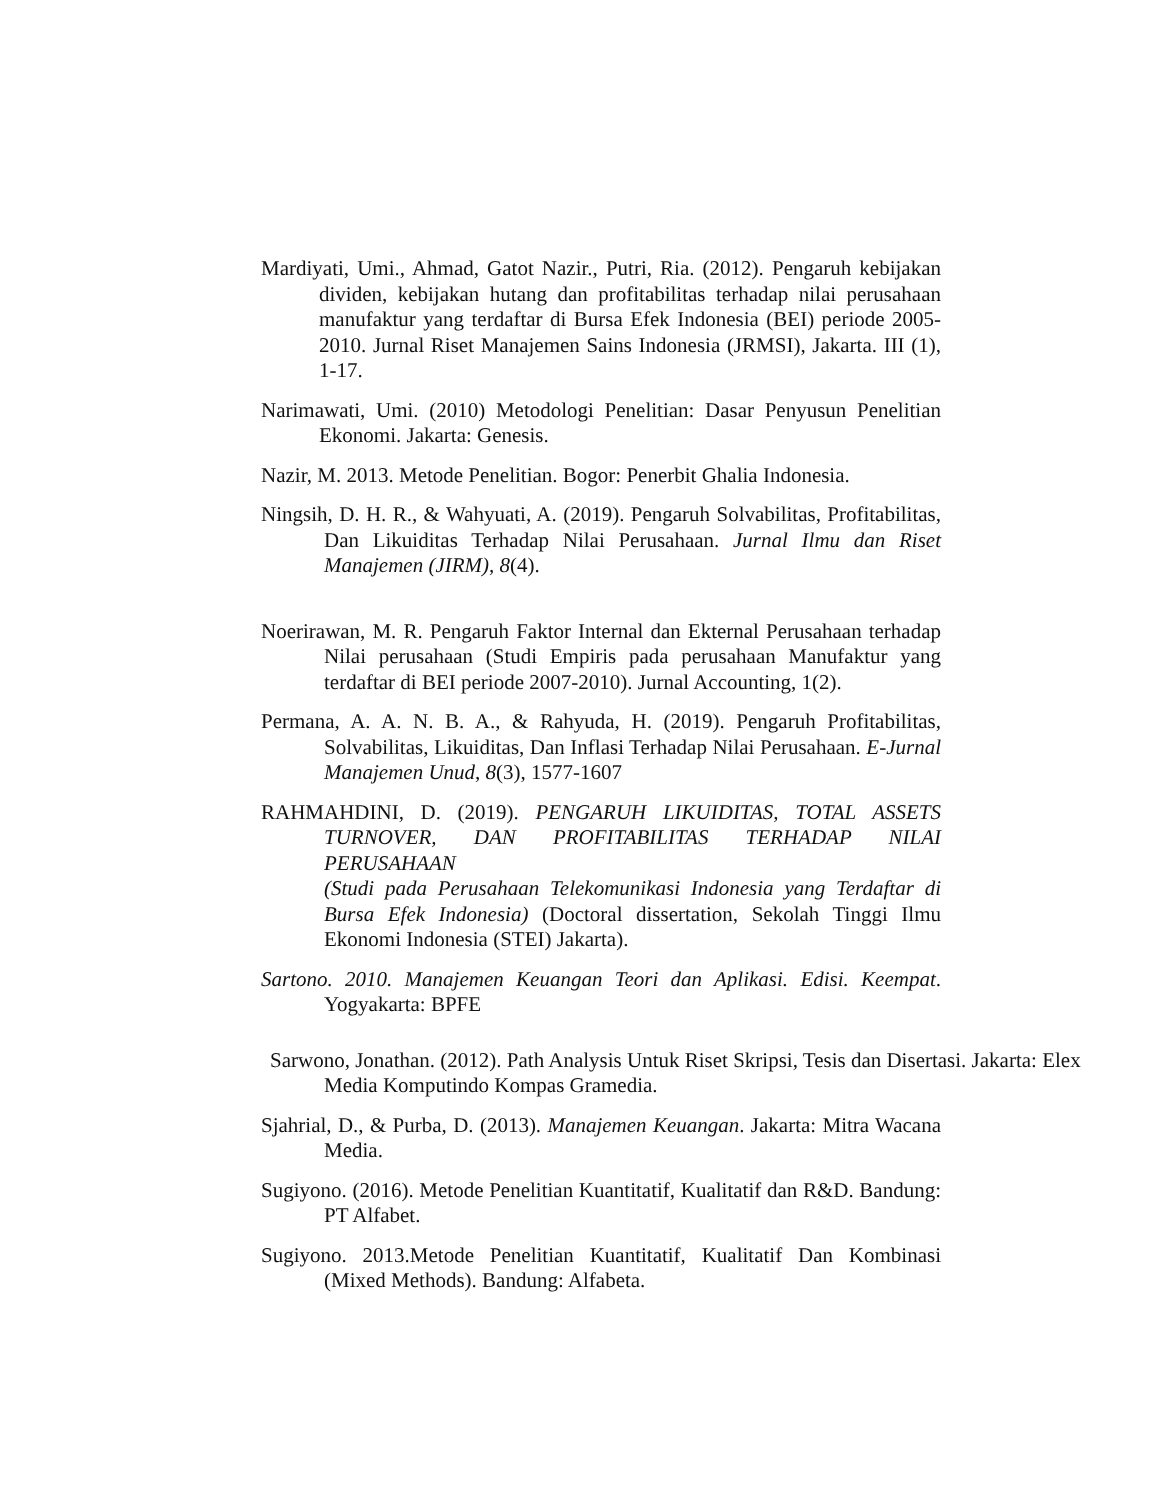Mardiyati, Umi., Ahmad, Gatot Nazir., Putri, Ria. (2012). Pengaruh kebijakan dividen, kebijakan hutang dan profitabilitas terhadap nilai perusahaan manufaktur yang terdaftar di Bursa Efek Indonesia (BEI) periode 2005-2010. Jurnal Riset Manajemen Sains Indonesia (JRMSI), Jakarta. III (1), 1-17.
Narimawati, Umi. (2010) Metodologi Penelitian: Dasar Penyusun Penelitian Ekonomi. Jakarta: Genesis.
Nazir, M. 2013. Metode Penelitian. Bogor: Penerbit Ghalia Indonesia.
Ningsih, D. H. R., & Wahyuati, A. (2019). Pengaruh Solvabilitas, Profitabilitas, Dan Likuiditas Terhadap Nilai Perusahaan. Jurnal Ilmu dan Riset Manajemen (JIRM), 8(4).
Noerirawan, M. R. Pengaruh Faktor Internal dan Ekternal Perusahaan terhadap Nilai perusahaan (Studi Empiris pada perusahaan Manufaktur yang terdaftar di BEI periode 2007-2010). Jurnal Accounting, 1(2).
Permana, A. A. N. B. A., & Rahyuda, H. (2019). Pengaruh Profitabilitas, Solvabilitas, Likuiditas, Dan Inflasi Terhadap Nilai Perusahaan. E-Jurnal Manajemen Unud, 8(3), 1577-1607
RAHMAHDINI, D. (2019). PENGARUH LIKUIDITAS, TOTAL ASSETS TURNOVER, DAN PROFITABILITAS TERHADAP NILAI PERUSAHAAN
(Studi pada Perusahaan Telekomunikasi Indonesia yang Terdaftar di Bursa Efek Indonesia) (Doctoral dissertation, Sekolah Tinggi Ilmu Ekonomi Indonesia (STEI) Jakarta).
Sartono. 2010. Manajemen Keuangan Teori dan Aplikasi. Edisi. Keempat. Yogyakarta: BPFE
Sarwono, Jonathan. (2012). Path Analysis Untuk Riset Skripsi, Tesis dan Disertasi. Jakarta: Elex Media Komputindo Kompas Gramedia.
Sjahrial, D., & Purba, D. (2013). Manajemen Keuangan. Jakarta: Mitra Wacana Media.
Sugiyono. (2016). Metode Penelitian Kuantitatif, Kualitatif dan R&D. Bandung: PT Alfabet.
Sugiyono. 2013.Metode Penelitian Kuantitatif, Kualitatif Dan Kombinasi (Mixed Methods). Bandung: Alfabeta.